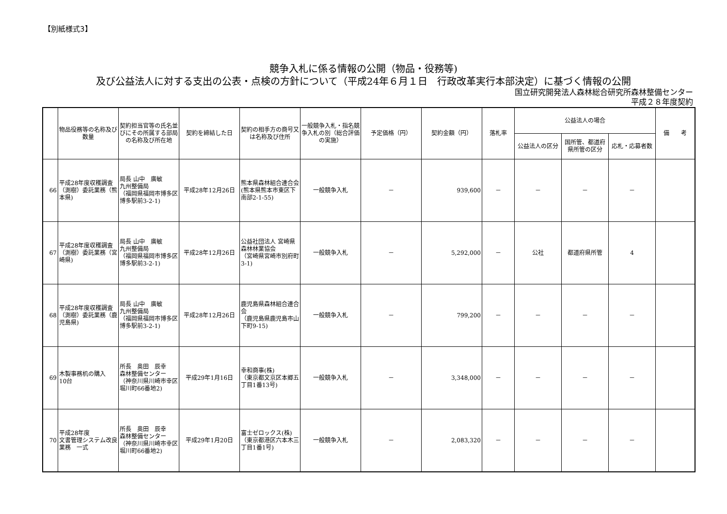【別紙様式3】
競争入札に係る情報の公開（物品・役務等)
及び公益法人に対する支出の公表・点検の方針について（平成24年６月１日　行政改革実行本部決定）に基づく情報の公開
国立研究開発法人森林総合研究所森林整備センター
平成２８年度契約
| | 物品役務等の名称及び数量 | 契約担当官等の氏名並びにその所属する部局の名称及び所在地 | 契約を締結した日 | 契約の相手方の商号又は名称及び住所 | 一般競争入札・指名競争入札の別（総合評価の実施） | 予定価格（円） | 契約金額（円） | 落札率 | 公益法人の場合 | | | 備 考 |
| --- | --- | --- | --- | --- | --- | --- | --- | --- | --- | --- | --- | --- |
| | | | | | | | | | 公益法人の区分 | 国所管、都道府県所管の区分 | 応札・応募者数 | |
| 66 | 平成28年度収穫調査（測樹）委託業務（熊本県) | 局長 山中 廣敏 九州整備局 （福岡県福岡市博多区博多駅前3-2-1) | 平成28年12月26日 | 熊本県森林組合連合会 (熊本県熊本市東区下南部2-1-55) | 一般競争入札 | － | 939,600 | － | － | － | － | |
| 67 | 平成28年度収穫調査（測樹）委託業務（宮崎県) | 局長 山中 廣敏 九州整備局 （福岡県福岡市博多区博多駅前3-2-1) | 平成28年12月26日 | 公益社団法人 宮崎県森林林業協会 （宮崎県宮崎市別府町3-1) | 一般競争入札 | － | 5,292,000 | － | 公社 | 都道府県所管 | 4 | |
| 68 | 平成28年度収穫調査（測樹）委託業務（鹿児島県) | 局長 山中 廣敏 九州整備局 （福岡県福岡市博多区博多駅前3-2-1) | 平成28年12月26日 | 鹿児島県森林組合連合会 （鹿児島県鹿児島市山下町9-15) | 一般競争入札 | － | 799,200 | － | － | － | － | |
| 69 | 木製事務机の購入 10台 | 所長 奥田 辰幸 森林整備センター （神奈川県川崎市幸区堀川町66番地2) | 平成29年1月16日 | 幸和商事(株) （東京都文京区本郷五丁目1番13号) | 一般競争入札 | － | 3,348,000 | － | － | － | － | |
| 70 | 平成28年度 文書管理システム改良業務 一式 | 所長 奥田 辰幸 森林整備センター （神奈川県川崎市幸区堀川町66番地2) | 平成29年1月20日 | 富士ゼロックス(株) （東京都港区六本木三丁目1番1号) | 一般競争入札 | － | 2,083,320 | － | － | － | － | |